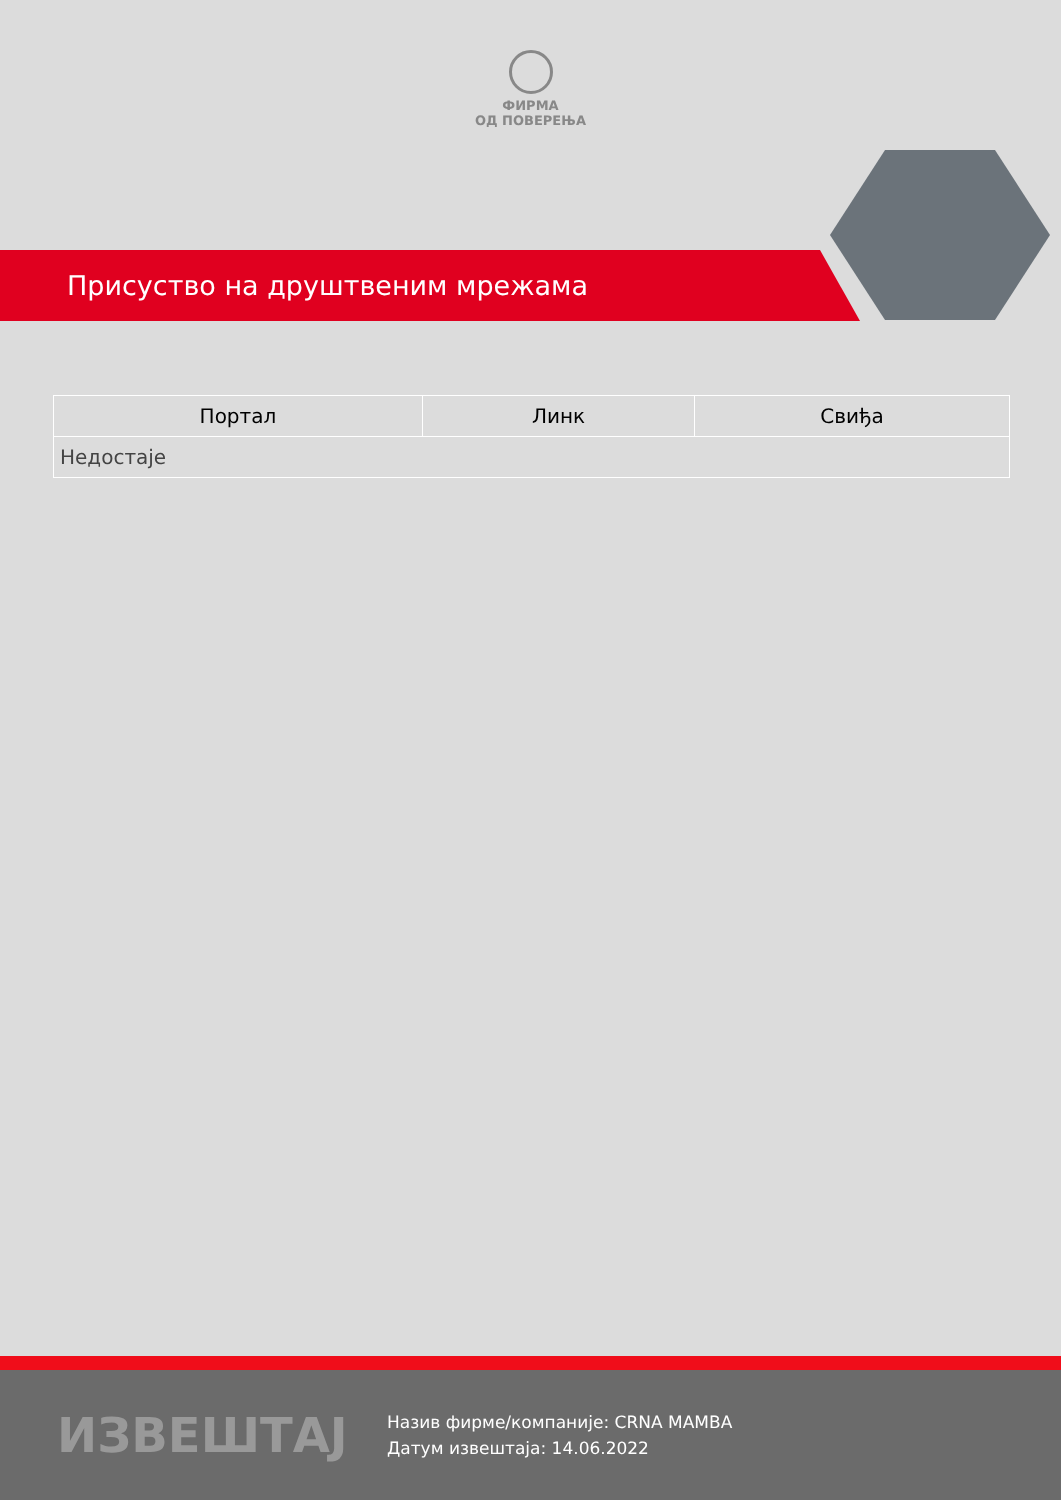ФИРМА
ОД ПОВЕРЕЊА
Присуство на друштвеним мрежама
| Портал | Линк | Свиђа |
| --- | --- | --- |
| Недостаје | | |
ИЗВЕШТАЈ
Назив фирме/компаније: CRNA MAMBA
Датум извештаја: 14.06.2022